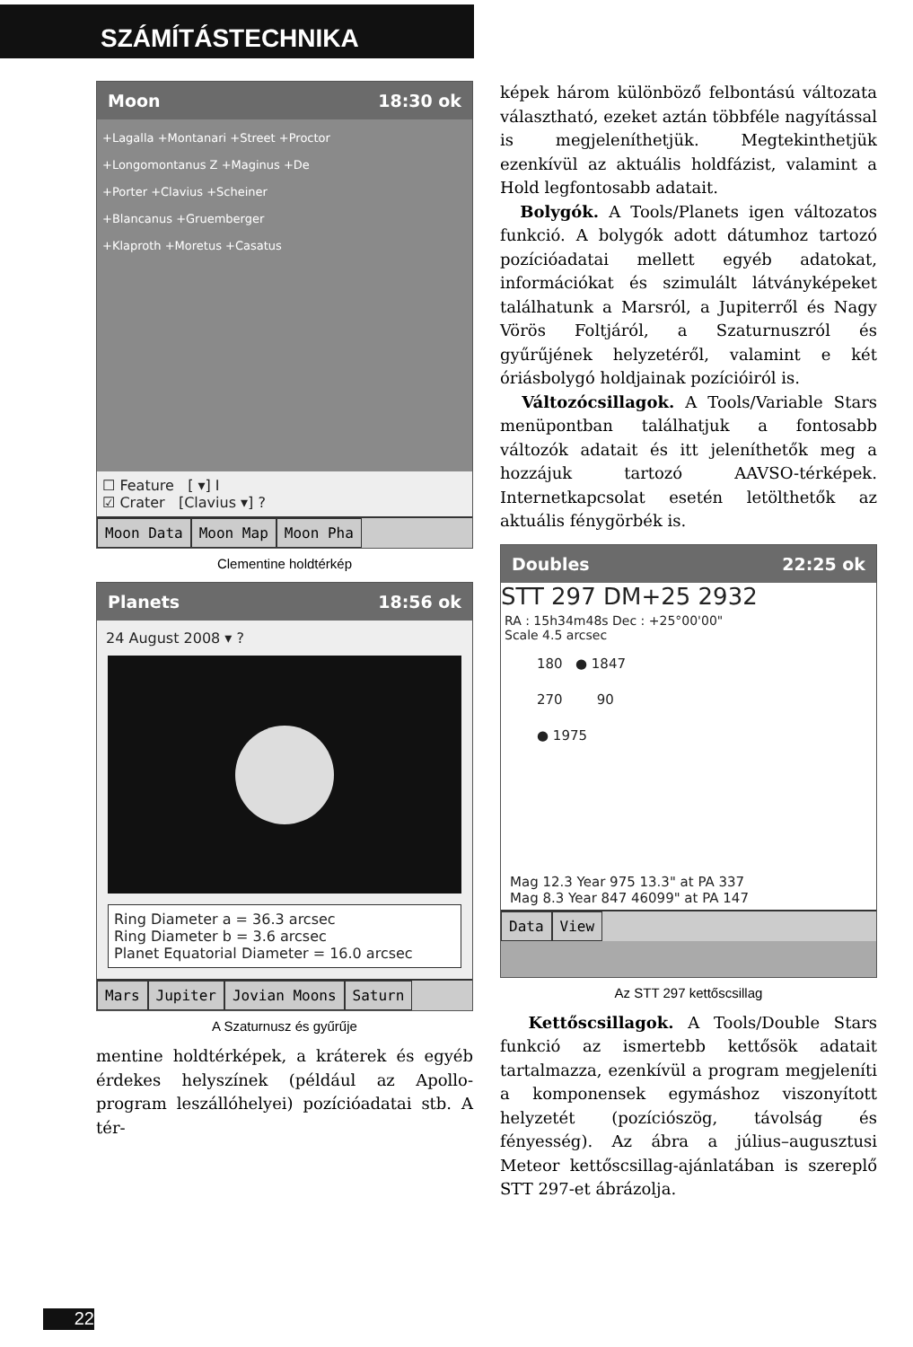SZÁMÍTÁSTECHNIKA
Moon 18:30 ok
+Lagalla +Montanari +Street +Proctor
+Longomontanus Z +Maginus +De
+Porter +Clavius +Scheiner
+Blancanus +Gruemberger
+Klaproth +Moretus +Casatus
☐ Feature [ ▾] I
☑ Crater [Clavius ▾] ?
Moon Data Moon Map Moon Pha
Clementine holdtérkép
Planets 18:56 ok
24 August 2008 ▾ ?
Ring Diameter a = 36.3 arcsec
Ring Diameter b = 3.6 arcsec
Planet Equatorial Diameter = 16.0 arcsec
Mars Jupiter Jovian Moons Saturn
A Szaturnusz és gyűrűje
mentine holdtérképek, a kráterek és egyéb érdekes helyszínek (például az Apollo-program leszállóhelyei) pozícióadatai stb. A tér-
képek három különböző felbontású változata választható, ezeket aztán többféle nagyítással is megjeleníthetjük. Megtekinthetjük ezenkívül az aktuális holdfázist, valamint a Hold legfontosabb adatait.
Bolygók. A Tools/Planets igen változatos funkció. A bolygók adott dátumhoz tartozó pozícióadatai mellett egyéb adatokat, információkat és szimulált látványképeket találhatunk a Marsról, a Jupiterről és Nagy Vörös Foltjáról, a Szaturnuszról és gyűrűjének helyzetéről, valamint e két óriásbolygó holdjainak pozícióiról is.
Változócsillagok. A Tools/Variable Stars menüpontban találhatjuk a fontosabb változók adatait és itt jeleníthetők meg a hozzájuk tartozó AAVSO-térképek. Internetkapcsolat esetén letölthetők az aktuális fénygörbék is.
Doubles 22:25 ok
STT 297 DM+25 2932
RA : 15h34m48s Dec : +25°00'00"
Scale 4.5 arcsec
180 ● 1847
270 90
● 1975
Mag 12.3 Year 975 13.3" at PA 337
Mag 8.3 Year 847 46099" at PA 147
Data View
Az STT 297 kettőscsillag
Kettőscsillagok. A Tools/Double Stars funkció az ismertebb kettősök adatait tartalmazza, ezenkívül a program megjeleníti a komponensek egymáshoz viszonyított helyzetét (pozíciószög, távolság és fényesség). Az ábra a július–augusztusi Meteor kettőscsillag-ajánlatában is szereplő STT 297-et ábrázolja.
22